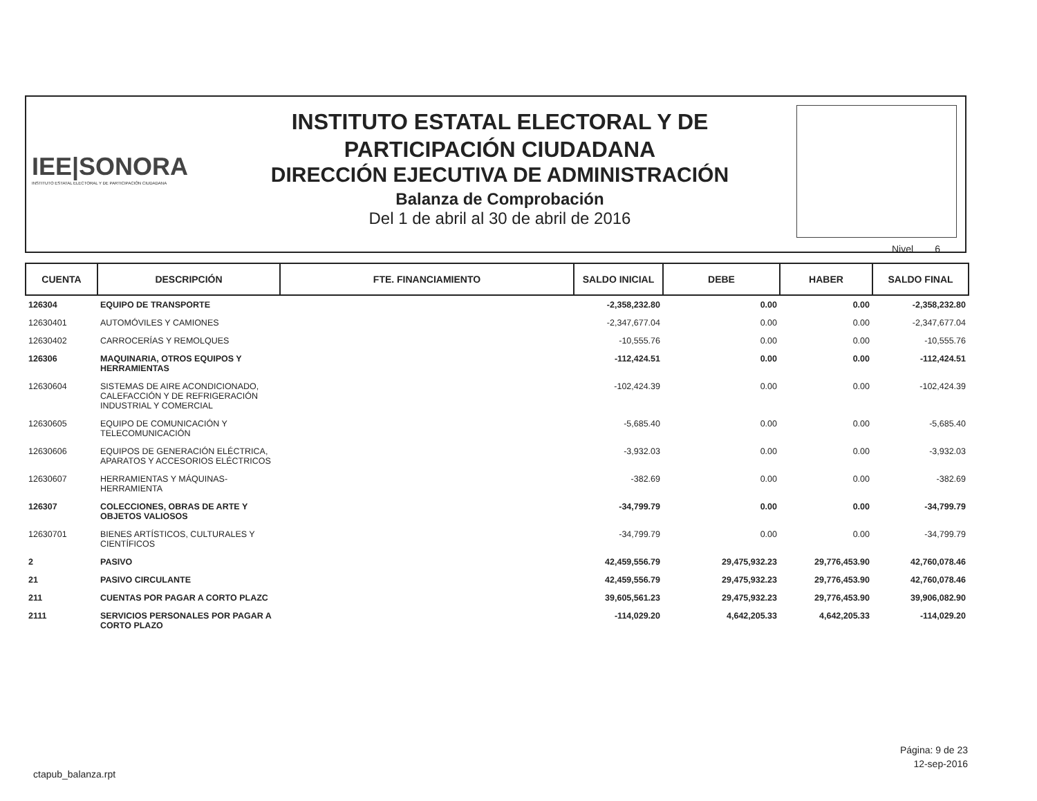IEE|SONORA
INSTITUTO ESTATAL ELECTORAL Y DE PARTICIPACIÓN CIUDADANA
INSTITUTO ESTATAL ELECTORAL Y DE
PARTICIPACIÓN CIUDADANA
DIRECCIÓN EJECUTIVA DE ADMINISTRACIÓN
Balanza de Comprobación
Del 1 de abril al 30 de abril de 2016
Nivel 6
| CUENTA | DESCRIPCIÓN | FTE. FINANCIAMIENTO | SALDO INICIAL | DEBE | HABER | SALDO FINAL |
| --- | --- | --- | --- | --- | --- | --- |
| 126304 | EQUIPO DE TRANSPORTE | | -2,358,232.80 | 0.00 | 0.00 | -2,358,232.80 |
| 12630401 | AUTOMÓVILES Y CAMIONES | | -2,347,677.04 | 0.00 | 0.00 | -2,347,677.04 |
| 12630402 | CARROCERÍAS Y REMOLQUES | | -10,555.76 | 0.00 | 0.00 | -10,555.76 |
| 126306 | MAQUINARIA, OTROS EQUIPOS Y HERRAMIENTAS | | -112,424.51 | 0.00 | 0.00 | -112,424.51 |
| 12630604 | SISTEMAS DE AIRE ACONDICIONADO, CALEFACCIÓN Y DE REFRIGERACIÓN INDUSTRIAL Y COMERCIAL | | -102,424.39 | 0.00 | 0.00 | -102,424.39 |
| 12630605 | EQUIPO DE COMUNICACIÓN Y TELECOMUNICACIÓN | | -5,685.40 | 0.00 | 0.00 | -5,685.40 |
| 12630606 | EQUIPOS DE GENERACIÓN ELÉCTRICA, APARATOS Y ACCESORIOS ELÉCTRICOS | | -3,932.03 | 0.00 | 0.00 | -3,932.03 |
| 12630607 | HERRAMIENTAS Y MÁQUINAS-HERRAMIENTA | | -382.69 | 0.00 | 0.00 | -382.69 |
| 126307 | COLECCIONES, OBRAS DE ARTE Y OBJETOS VALIOSOS | | -34,799.79 | 0.00 | 0.00 | -34,799.79 |
| 12630701 | BIENES ARTÍSTICOS, CULTURALES Y CIENTÍFICOS | | -34,799.79 | 0.00 | 0.00 | -34,799.79 |
| 2 | PASIVO | | 42,459,556.79 | 29,475,932.23 | 29,776,453.90 | 42,760,078.46 |
| 21 | PASIVO CIRCULANTE | | 42,459,556.79 | 29,475,932.23 | 29,776,453.90 | 42,760,078.46 |
| 211 | CUENTAS POR PAGAR A CORTO PLAZC | | 39,605,561.23 | 29,475,932.23 | 29,776,453.90 | 39,906,082.90 |
| 2111 | SERVICIOS PERSONALES POR PAGAR A CORTO PLAZO | | -114,029.20 | 4,642,205.33 | 4,642,205.33 | -114,029.20 |
Página: 9 de 23
12-sep-2016
ctapub_balanza.rpt